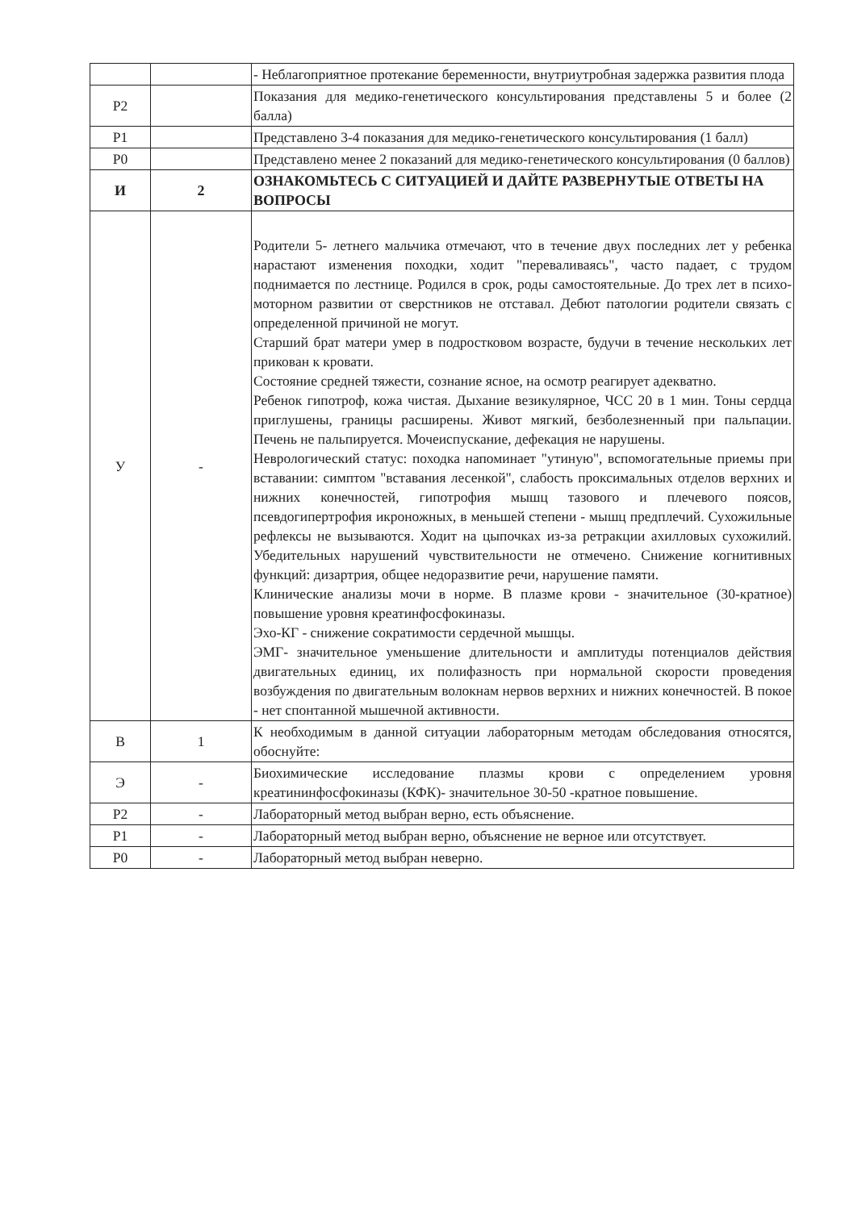| | | - Неблагоприятное протекание беременности, внутриутробная задержка развития плода |
| Р2 | | Показания для медико-генетического консультирования представлены 5 и более (2 балла) |
| Р1 | | Представлено 3-4 показания для медико-генетического консультирования (1 балл) |
| Р0 | | Представлено менее 2 показаний для медико-генетического консультирования (0 баллов) |
| И | 2 | ОЗНАКОМЬТЕСЬ С СИТУАЦИЕЙ И ДАЙТЕ РАЗВЕРНУТЫЕ ОТВЕТЫ НА ВОПРОСЫ |
| У | - | Родители 5- летнего мальчика отмечают, что в течение двух последних лет у ребенка нарастают изменения походки, ходит "переваливаясь", часто падает, с трудом поднимается по лестнице. Родился в срок, роды самостоятельные. До трех лет в психо-моторном развитии от сверстников не отставал. Дебют патологии родители связать с определенной причиной не могут. Старший брат матери умер в подростковом возрасте, будучи в течение нескольких лет прикован к кровати. Состояние средней тяжести, сознание ясное, на осмотр реагирует адекватно. Ребенок гипотроф, кожа чистая. Дыхание везикулярное, ЧСС 20 в 1 мин. Тоны сердца приглушены, границы расширены. Живот мягкий, безболезненный при пальпации. Печень не пальпируется. Мочеиспускание, дефекация не нарушены. Неврологический статус: походка напоминает "утиную", вспомогательные приемы при вставании: симптом "вставания лесенкой", слабость проксимальных отделов верхних и нижних конечностей, гипотрофия мышц тазового и плечевого поясов, псевдогипертрофия икроножных, в меньшей степени - мышц предплечий. Сухожильные рефлексы не вызываются. Ходит на цыпочках из-за ретракции ахилловых сухожилий. Убедительных нарушений чувствительности не отмечено. Снижение когнитивных функций: дизартрия, общее недоразвитие речи, нарушение памяти. Клинические анализы мочи в норме. В плазме крови - значительное (30-кратное) повышение уровня креатинфосфокиназы. Эхо-КГ - снижение сократимости сердечной мышцы. ЭМГ- значительное уменьшение длительности и амплитуды потенциалов действия двигательных единиц, их полифазность при нормальной скорости проведения возбуждения по двигательным волокнам нервов верхних и нижних конечностей. В покое - нет спонтанной мышечной активности. |
| В | 1 | К необходимым в данной ситуации лабораторным методам обследования относятся, обоснуйте: |
| Э | - | Биохимические исследование плазмы крови с определением уровня креатининфосфокиназы (КФК)- значительное 30-50 -кратное повышение. |
| Р2 | - | Лабораторный метод выбран верно, есть объяснение. |
| Р1 | - | Лабораторный метод выбран верно, объяснение не верное или отсутствует. |
| Р0 | - | Лабораторный метод выбран неверно. |